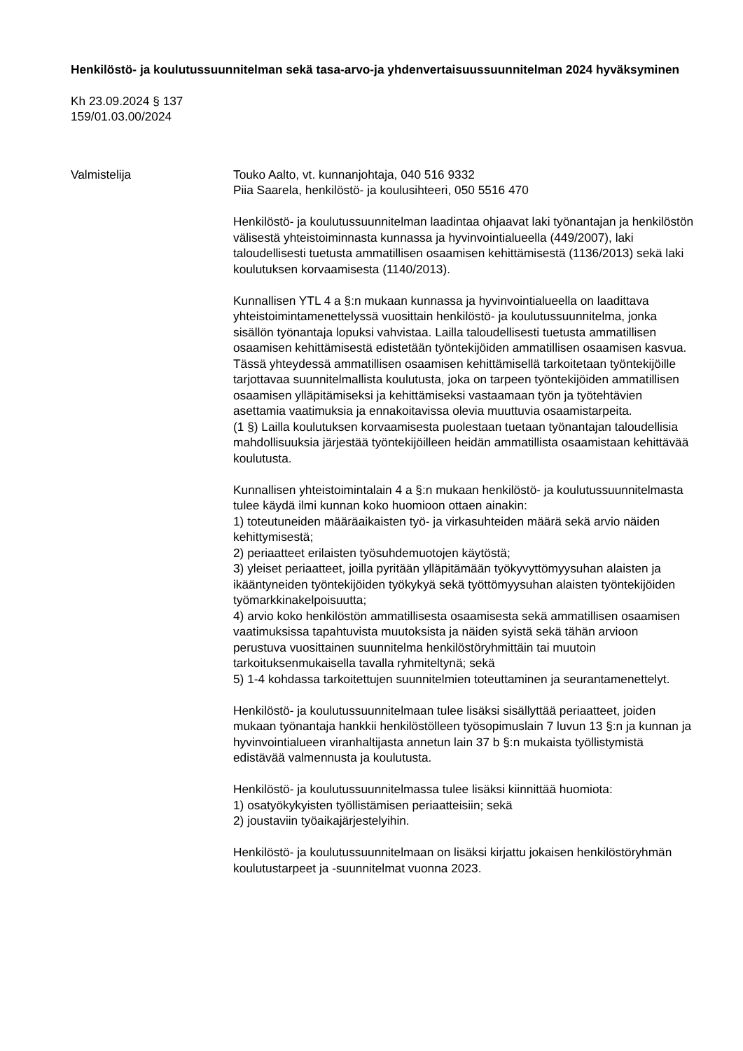Henkilöstö- ja koulutussuunnitelman sekä tasa-arvo-ja yhdenvertaisuussuunnitelman 2024 hyväksyminen
Kh 23.09.2024 § 137
159/01.03.00/2024
Valmistelija Touko Aalto, vt. kunnanjohtaja, 040 516 9332
Piia Saarela, henkilöstö- ja koulusihteeri, 050 5516 470
Henkilöstö- ja koulutussuunnitelman laadintaa ohjaavat laki työnantajan ja henkilöstön välisestä yhteistoiminnasta kunnassa ja hyvinvointialueella (449/2007), laki taloudellisesti tuetusta ammatillisen osaamisen kehittämisestä (1136/2013) sekä laki koulutuksen korvaamisesta (1140/2013).
Kunnallisen YTL 4 a §:n mukaan kunnassa ja hyvinvointialueella on laadittava yhteistoimintamenettelyssä vuosittain henkilöstö- ja koulutussuunnitelma, jonka sisällön työnantaja lopuksi vahvistaa. Lailla taloudellisesti tuetusta ammatillisen osaamisen kehittämisestä edistetään työntekijöiden ammatillisen osaamisen kasvua. Tässä yhteydessä ammatillisen osaamisen kehittämisellä tarkoitetaan työntekijöille tarjottavaa suunnitelmallista koulutusta, joka on tarpeen työntekijöiden ammatillisen osaamisen ylläpitämiseksi ja kehittämiseksi vastaamaan työn ja työtehtävien asettamia vaatimuksia ja ennakoitavissa olevia muuttuvia osaamistarpeita.
(1 §) Lailla koulutuksen korvaamisesta puolestaan tuetaan työnantajan taloudellisia mahdollisuuksia järjestää työntekijöilleen heidän ammatillista osaamistaan kehittävää koulutusta.
Kunnallisen yhteistoimintalain 4 a §:n mukaan henkilöstö- ja koulutussuunnitelmasta tulee käydä ilmi kunnan koko huomioon ottaen ainakin:
1) toteutuneiden määräaikaisten työ- ja virkasuhteiden määrä sekä arvio näiden kehittymisestä;
2) periaatteet erilaisten työsuhdemuotojen käytöstä;
3) yleiset periaatteet, joilla pyritään ylläpitämään työkyvyttömyysuhan alaisten ja ikääntyneiden työntekijöiden työkykyä sekä työttömyysuhan alaisten työntekijöiden työmarkkinakelpoisuutta;
4) arvio koko henkilöstön ammatillisesta osaamisesta sekä ammatillisen osaamisen vaatimuksissa tapahtuvista muutoksista ja näiden syistä sekä tähän arvioon perustuva vuosittainen suunnitelma henkilöstöryhmittäin tai muutoin tarkoituksenmukaisella tavalla ryhmiteltynä; sekä
5) 1-4 kohdassa tarkoitettujen suunnitelmien toteuttaminen ja seurantamenettelyt.
Henkilöstö- ja koulutussuunnitelmaan tulee lisäksi sisällyttää periaatteet, joiden mukaan työnantaja hankkii henkilöstölleen työsopimuslain 7 luvun 13 §:n ja kunnan ja hyvinvointialueen viranhaltijasta annetun lain 37 b §:n mukaista työllistymistä edistävää valmennusta ja koulutusta.
Henkilöstö- ja koulutussuunnitelmassa tulee lisäksi kiinnittää huomiota:
1) osatyökykyisten työllistämisen periaatteisiin; sekä
2) joustaviin työaikajärjestelyihin.
Henkilöstö- ja koulutussuunnitelmaan on lisäksi kirjattu jokaisen henkilöstöryhmän koulutustarpeet ja -suunnitelmat vuonna 2023.